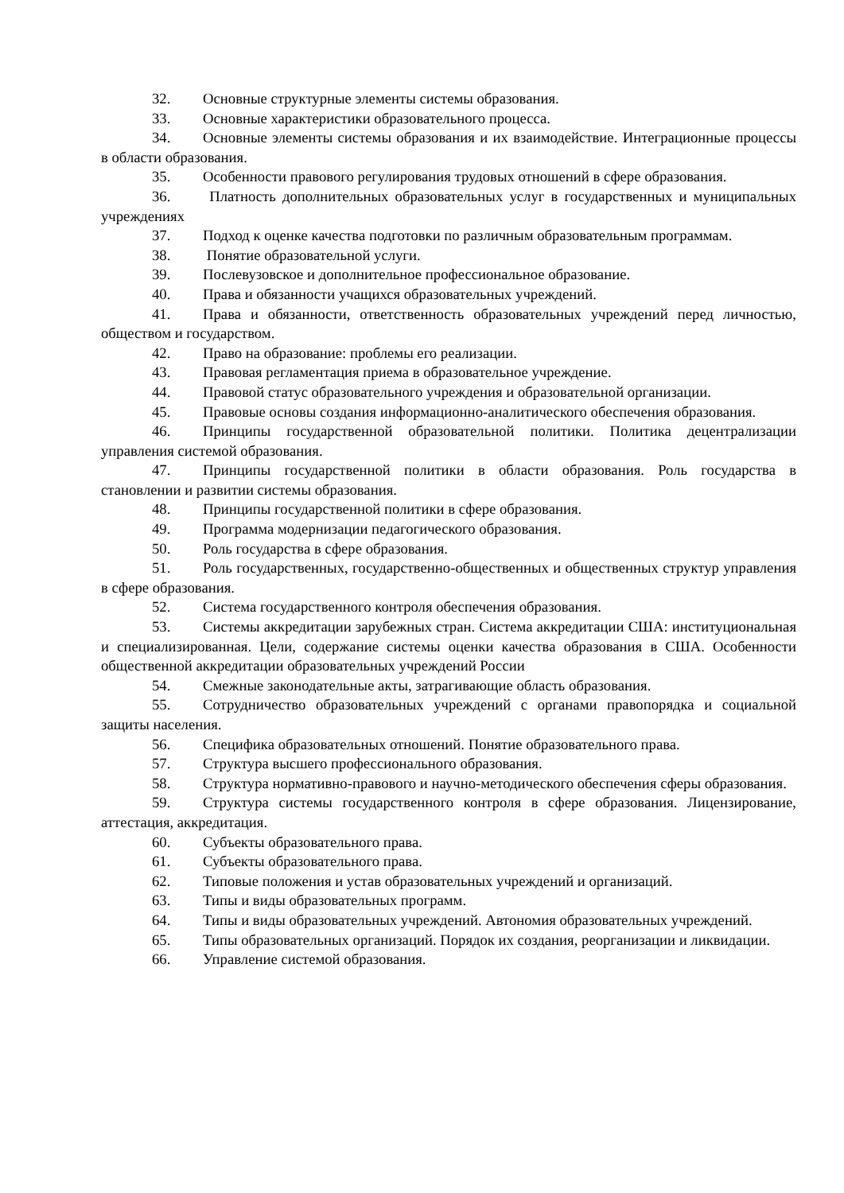32. Основные структурные элементы системы образования.
33. Основные характеристики образовательного процесса.
34. Основные элементы системы образования и их взаимодействие. Интеграционные процессы в области образования.
35. Особенности правового регулирования трудовых отношений в сфере образования.
36. Платность дополнительных образовательных услуг в государственных и муниципальных учреждениях
37. Подход к оценке качества подготовки по различным образовательным программам.
38. Понятие образовательной услуги.
39. Послевузовское и дополнительное профессиональное образование.
40. Права и обязанности учащихся образовательных учреждений.
41. Права и обязанности, ответственность образовательных учреждений перед личностью, обществом и государством.
42. Право на образование: проблемы его реализации.
43. Правовая регламентация приема в образовательное учреждение.
44. Правовой статус образовательного учреждения и образовательной организации.
45. Правовые основы создания информационно-аналитического обеспечения образования.
46. Принципы государственной образовательной политики. Политика децентрализации управления системой образования.
47. Принципы государственной политики в области образования. Роль государства в становлении и развитии системы образования.
48. Принципы государственной политики в сфере образования.
49. Программа модернизации педагогического образования.
50. Роль государства в сфере образования.
51. Роль государственных, государственно-общественных и общественных структур управления в сфере образования.
52. Система государственного контроля обеспечения образования.
53. Системы аккредитации зарубежных стран. Система аккредитации США: институциональная и специализированная. Цели, содержание системы оценки качества образования в США. Особенности общественной аккредитации образовательных учреждений России
54. Смежные законодательные акты, затрагивающие область образования.
55. Сотрудничество образовательных учреждений с органами правопорядка и социальной защиты населения.
56. Специфика образовательных отношений. Понятие образовательного права.
57. Структура высшего профессионального образования.
58. Структура нормативно-правового и научно-методического обеспечения сферы образования.
59. Структура системы государственного контроля в сфере образования. Лицензирование, аттестация, аккредитация.
60. Субъекты образовательного права.
61. Субъекты образовательного права.
62. Типовые положения и устав образовательных учреждений и организаций.
63. Типы и виды образовательных программ.
64. Типы и виды образовательных учреждений. Автономия образовательных учреждений.
65. Типы образовательных организаций. Порядок их создания, реорганизации и ликвидации.
66. Управление системой образования.